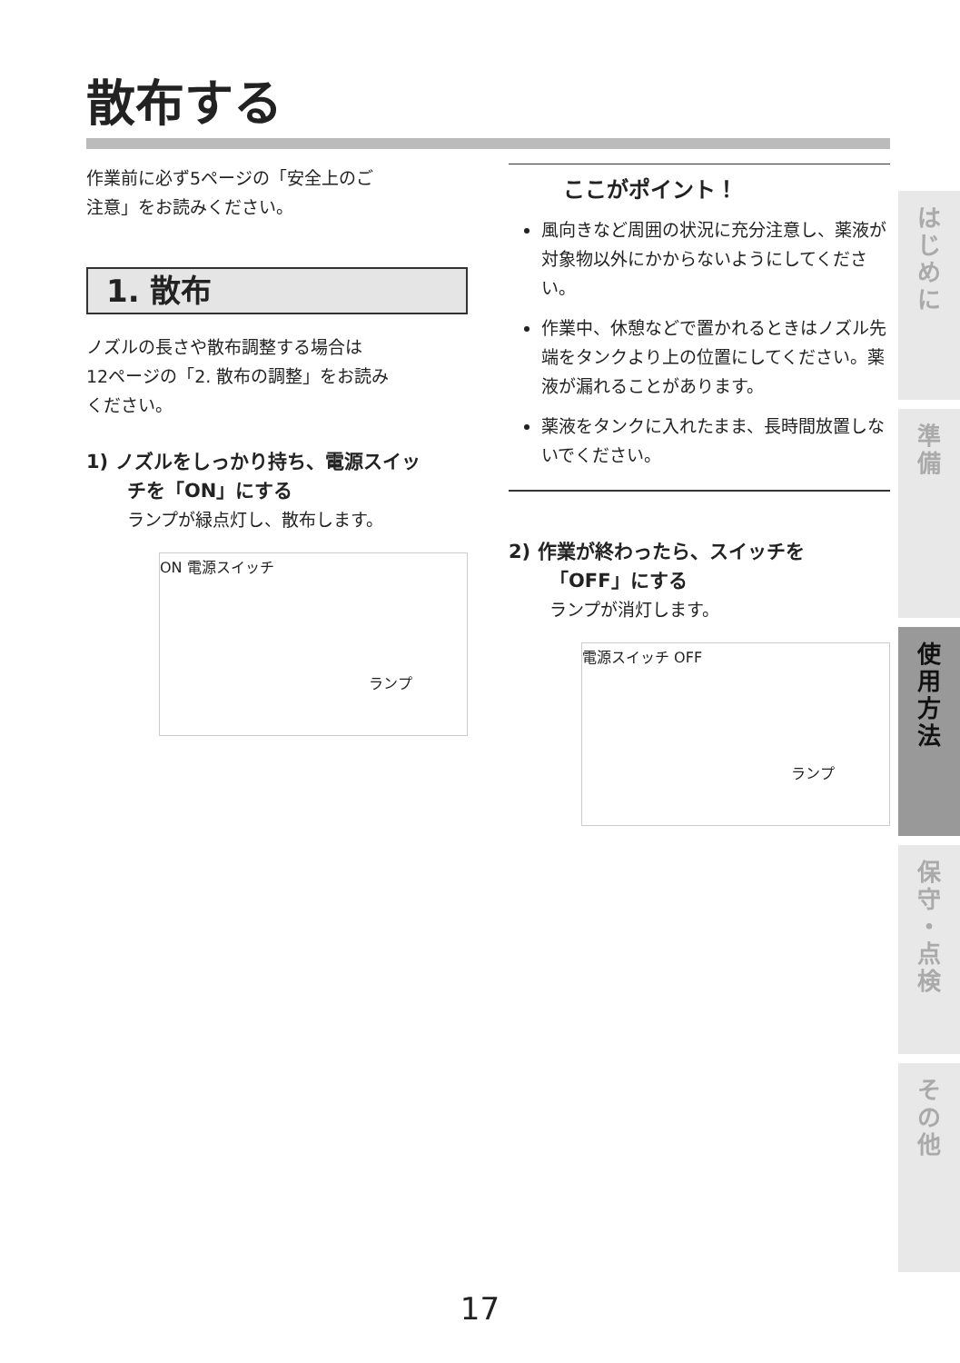散布する
作業前に必ず5ページの「安全上のご
注意」をお読みください。
1. 散布
ノズルの長さや散布調整する場合は
12ページの「2. 散布の調整」をお読み
ください。
1) ノズルをしっかり持ち、電源スイッ
チを「ON」にする
ランプが緑点灯し、散布します。
ON 電源スイッチ
ランプ
ここがポイント！
風向きなど周囲の状況に充分注意し、薬液が対象物以外にかからないようにしてください。
作業中、休憩などで置かれるときはノズル先端をタンクより上の位置にしてください。薬液が漏れることがあります。
薬液をタンクに入れたまま、長時間放置しないでください。
2) 作業が終わったら、スイッチを
「OFF」にする
ランプが消灯します。
電源スイッチ OFF
ランプ
は
じ
め
に
準
備
使
用
方
法
保
守
・
点
検
そ
の
他
17